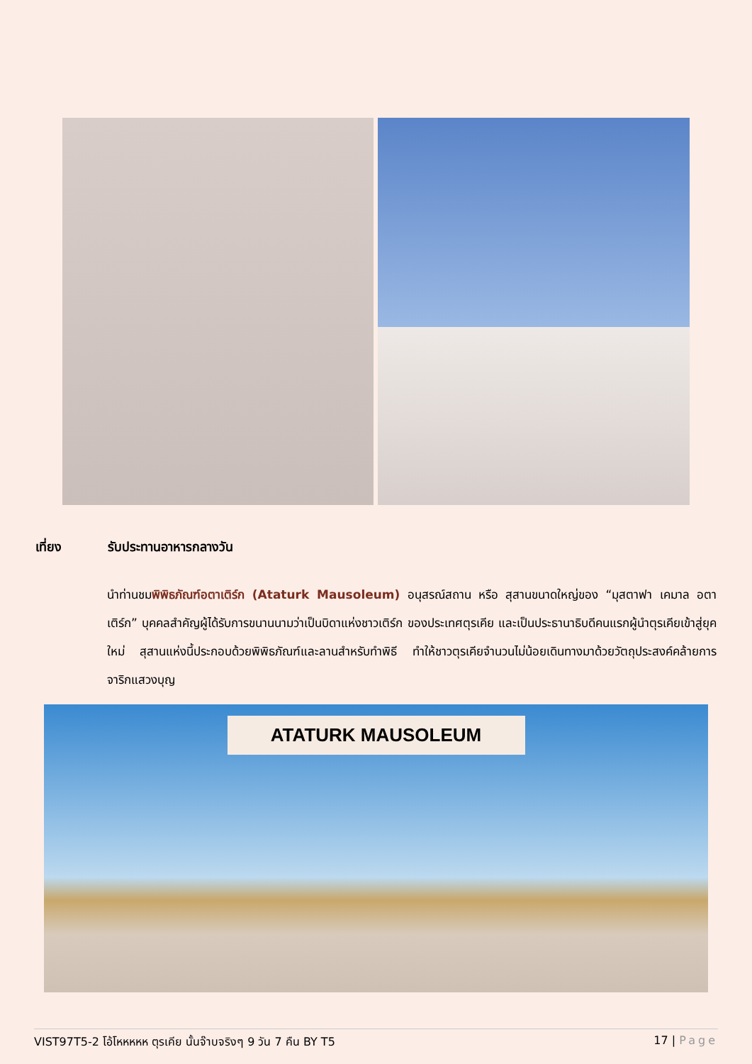เที่ยง รับประทานอาหารกลางวัน
นำท่านชมพิพิธภัณฑ์อตาเติร์ก (Ataturk Mausoleum) อนุสรณ์สถาน หรือ สุสานขนาดใหญ่ของ “มุสตาฟา เคมาล อตาเติร์ก” บุคคลสำคัญผู้ได้รับการขนานนามว่าเป็นบิดาแห่งชาวเติร์ก ของประเทศตุรเคีย และเป็นประธานาธิบดีคนแรกผู้นำตุรเคียเข้าสู่ยุคใหม่ สุสานแห่งนี้ประกอบด้วยพิพิธภัณฑ์และลานสำหรับทำพิธี ทำให้ชาวตุรเคียจำนวนไม่น้อยเดินทางมาด้วยวัตถุประสงค์คล้ายการจาริกแสวงบุญ
ATATURK MAUSOLEUM
VIST97T5-2 โอ้โหหหหห ตุรเคีย นั้นจ๊าบจริงๆ 9 วัน 7 คืน BY T5
17 | Page